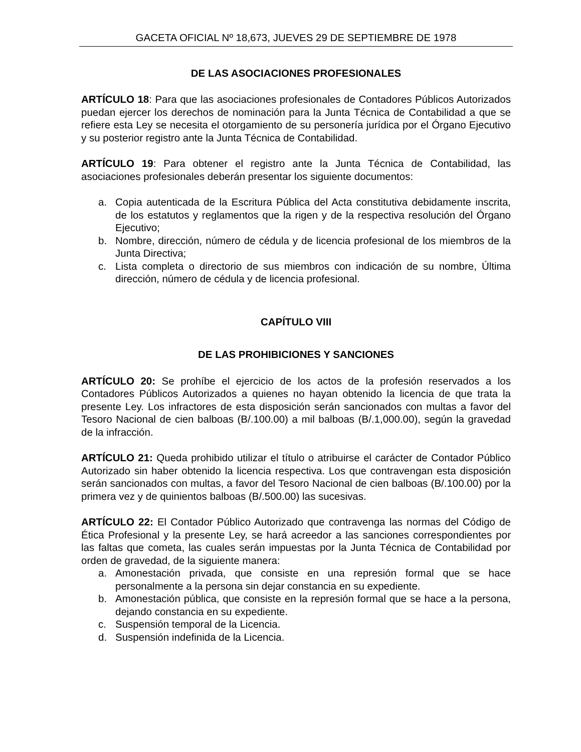GACETA OFICIAL Nº 18,673, JUEVES 29 DE SEPTIEMBRE DE 1978
DE LAS ASOCIACIONES PROFESIONALES
ARTÍCULO 18: Para que las asociaciones profesionales de Contadores Públicos Autorizados puedan ejercer los derechos de nominación para la Junta Técnica de Contabilidad a que se refiere esta Ley se necesita el otorgamiento de su personería jurídica por el Órgano Ejecutivo y su posterior registro ante la Junta Técnica de Contabilidad.
ARTÍCULO 19: Para obtener el registro ante la Junta Técnica de Contabilidad, las asociaciones profesionales deberán presentar los siguiente documentos:
a. Copia autenticada de la Escritura Pública del Acta constitutiva debidamente inscrita, de los estatutos y reglamentos que la rigen y de la respectiva resolución del Órgano Ejecutivo;
b. Nombre, dirección, número de cédula y de licencia profesional de los miembros de la Junta Directiva;
c. Lista completa o directorio de sus miembros con indicación de su nombre, Última dirección, número de cédula y de licencia profesional.
CAPÍTULO VIII
DE LAS PROHIBICIONES Y SANCIONES
ARTÍCULO 20: Se prohíbe el ejercicio de los actos de la profesión reservados a los Contadores Públicos Autorizados a quienes no hayan obtenido la licencia de que trata la presente Ley. Los infractores de esta disposición serán sancionados con multas a favor del Tesoro Nacional de cien balboas (B/.100.00) a mil balboas (B/.1,000.00), según la gravedad de la infracción.
ARTÍCULO 21: Queda prohibido utilizar el título o atribuirse el carácter de Contador Público Autorizado sin haber obtenido la licencia respectiva. Los que contravengan esta disposición serán sancionados con multas, a favor del Tesoro Nacional de cien balboas (B/.100.00) por la primera vez y de quinientos balboas (B/.500.00) las sucesivas.
ARTÍCULO 22: El Contador Público Autorizado que contravenga las normas del Código de Ética Profesional y la presente Ley, se hará acreedor a las sanciones correspondientes por las faltas que cometa, las cuales serán impuestas por la Junta Técnica de Contabilidad por orden de gravedad, de la siguiente manera:
a. Amonestación privada, que consiste en una represión formal que se hace personalmente a la persona sin dejar constancia en su expediente.
b. Amonestación pública, que consiste en la represión formal que se hace a la persona, dejando constancia en su expediente.
c. Suspensión temporal de la Licencia.
d. Suspensión indefinida de la Licencia.